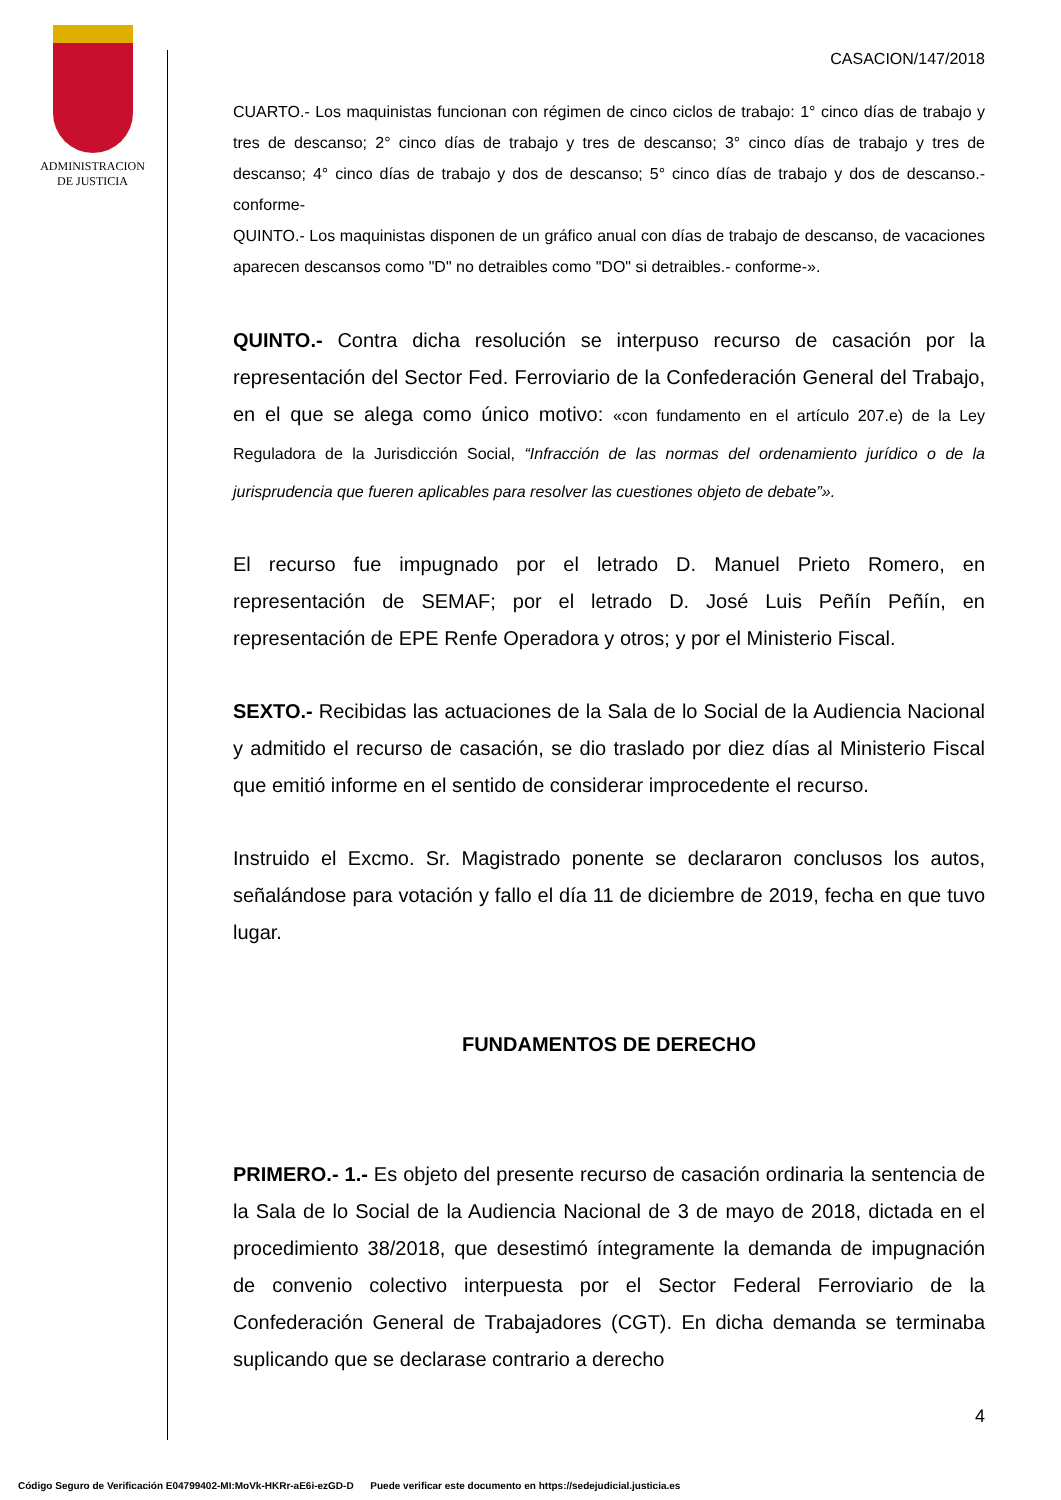ADMINISTRACION
DE JUSTICIA
CASACION/147/2018
CUARTO.- Los maquinistas funcionan con régimen de cinco ciclos de trabajo: 1° cinco días de trabajo y tres de descanso; 2° cinco días de trabajo y tres de descanso; 3° cinco días de trabajo y tres de descanso; 4° cinco días de trabajo y dos de descanso; 5° cinco días de trabajo y dos de descanso.-conforme-
QUINTO.- Los maquinistas disponen de un gráfico anual con días de trabajo de descanso, de vacaciones aparecen descansos como "D" no detraibles como "DO" si detraibles.- conforme-».
QUINTO.- Contra dicha resolución se interpuso recurso de casación por la representación del Sector Fed. Ferroviario de la Confederación General del Trabajo, en el que se alega como único motivo: «con fundamento en el artículo 207.e) de la Ley Reguladora de la Jurisdicción Social, “Infracción de las normas del ordenamiento jurídico o de la jurisprudencia que fueren aplicables para resolver las cuestiones objeto de debate”».
El recurso fue impugnado por el letrado D. Manuel Prieto Romero, en representación de SEMAF; por el letrado D. José Luis Peñín Peñín, en representación de EPE Renfe Operadora y otros; y por el Ministerio Fiscal.
SEXTO.- Recibidas las actuaciones de la Sala de lo Social de la Audiencia Nacional y admitido el recurso de casación, se dio traslado por diez días al Ministerio Fiscal que emitió informe en el sentido de considerar improcedente el recurso.
Instruido el Excmo. Sr. Magistrado ponente se declararon conclusos los autos, señalándose para votación y fallo el día 11 de diciembre de 2019, fecha en que tuvo lugar.
FUNDAMENTOS DE DERECHO
PRIMERO.- 1.- Es objeto del presente recurso de casación ordinaria la sentencia de la Sala de lo Social de la Audiencia Nacional de 3 de mayo de 2018, dictada en el procedimiento 38/2018, que desestimó íntegramente la demanda de impugnación de convenio colectivo interpuesta por el Sector Federal Ferroviario de la Confederación General de Trabajadores (CGT). En dicha demanda se terminaba suplicando que se declarase contrario a derecho
4
Código Seguro de Verificación E04799402-MI:MoVk-HKRr-aE6i-ezGD-D Puede verificar este documento en https://sedejudicial.justicia.es